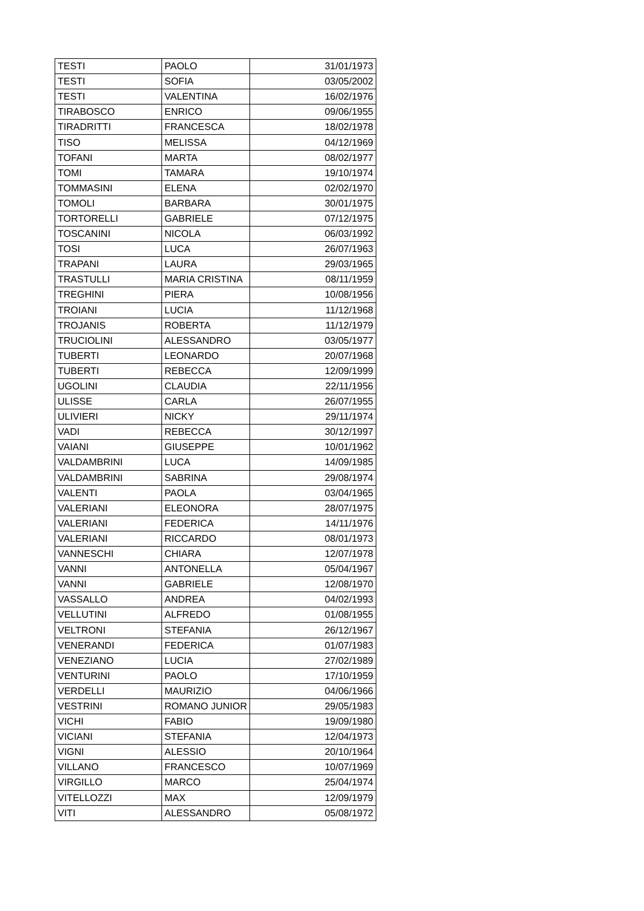| TESTI | PAOLO | 31/01/1973 |
| TESTI | SOFIA | 03/05/2002 |
| TESTI | VALENTINA | 16/02/1976 |
| TIRABOSCO | ENRICO | 09/06/1955 |
| TIRADRITTI | FRANCESCA | 18/02/1978 |
| TISO | MELISSA | 04/12/1969 |
| TOFANI | MARTA | 08/02/1977 |
| TOMI | TAMARA | 19/10/1974 |
| TOMMASINI | ELENA | 02/02/1970 |
| TOMOLI | BARBARA | 30/01/1975 |
| TORTORELLI | GABRIELE | 07/12/1975 |
| TOSCANINI | NICOLA | 06/03/1992 |
| TOSI | LUCA | 26/07/1963 |
| TRAPANI | LAURA | 29/03/1965 |
| TRASTULLI | MARIA CRISTINA | 08/11/1959 |
| TREGHINI | PIERA | 10/08/1956 |
| TROIANI | LUCIA | 11/12/1968 |
| TROJANIS | ROBERTA | 11/12/1979 |
| TRUCIOLINI | ALESSANDRO | 03/05/1977 |
| TUBERTI | LEONARDO | 20/07/1968 |
| TUBERTI | REBECCA | 12/09/1999 |
| UGOLINI | CLAUDIA | 22/11/1956 |
| ULISSE | CARLA | 26/07/1955 |
| ULIVIERI | NICKY | 29/11/1974 |
| VADI | REBECCA | 30/12/1997 |
| VAIANI | GIUSEPPE | 10/01/1962 |
| VALDAMBRINI | LUCA | 14/09/1985 |
| VALDAMBRINI | SABRINA | 29/08/1974 |
| VALENTI | PAOLA | 03/04/1965 |
| VALERIANI | ELEONORA | 28/07/1975 |
| VALERIANI | FEDERICA | 14/11/1976 |
| VALERIANI | RICCARDO | 08/01/1973 |
| VANNESCHI | CHIARA | 12/07/1978 |
| VANNI | ANTONELLA | 05/04/1967 |
| VANNI | GABRIELE | 12/08/1970 |
| VASSALLO | ANDREA | 04/02/1993 |
| VELLUTINI | ALFREDO | 01/08/1955 |
| VELTRONI | STEFANIA | 26/12/1967 |
| VENERANDI | FEDERICA | 01/07/1983 |
| VENEZIANO | LUCIA | 27/02/1989 |
| VENTURINI | PAOLO | 17/10/1959 |
| VERDELLI | MAURIZIO | 04/06/1966 |
| VESTRINI | ROMANO JUNIOR | 29/05/1983 |
| VICHI | FABIO | 19/09/1980 |
| VICIANI | STEFANIA | 12/04/1973 |
| VIGNI | ALESSIO | 20/10/1964 |
| VILLANO | FRANCESCO | 10/07/1969 |
| VIRGILLO | MARCO | 25/04/1974 |
| VITELLOZZI | MAX | 12/09/1979 |
| VITI | ALESSANDRO | 05/08/1972 |